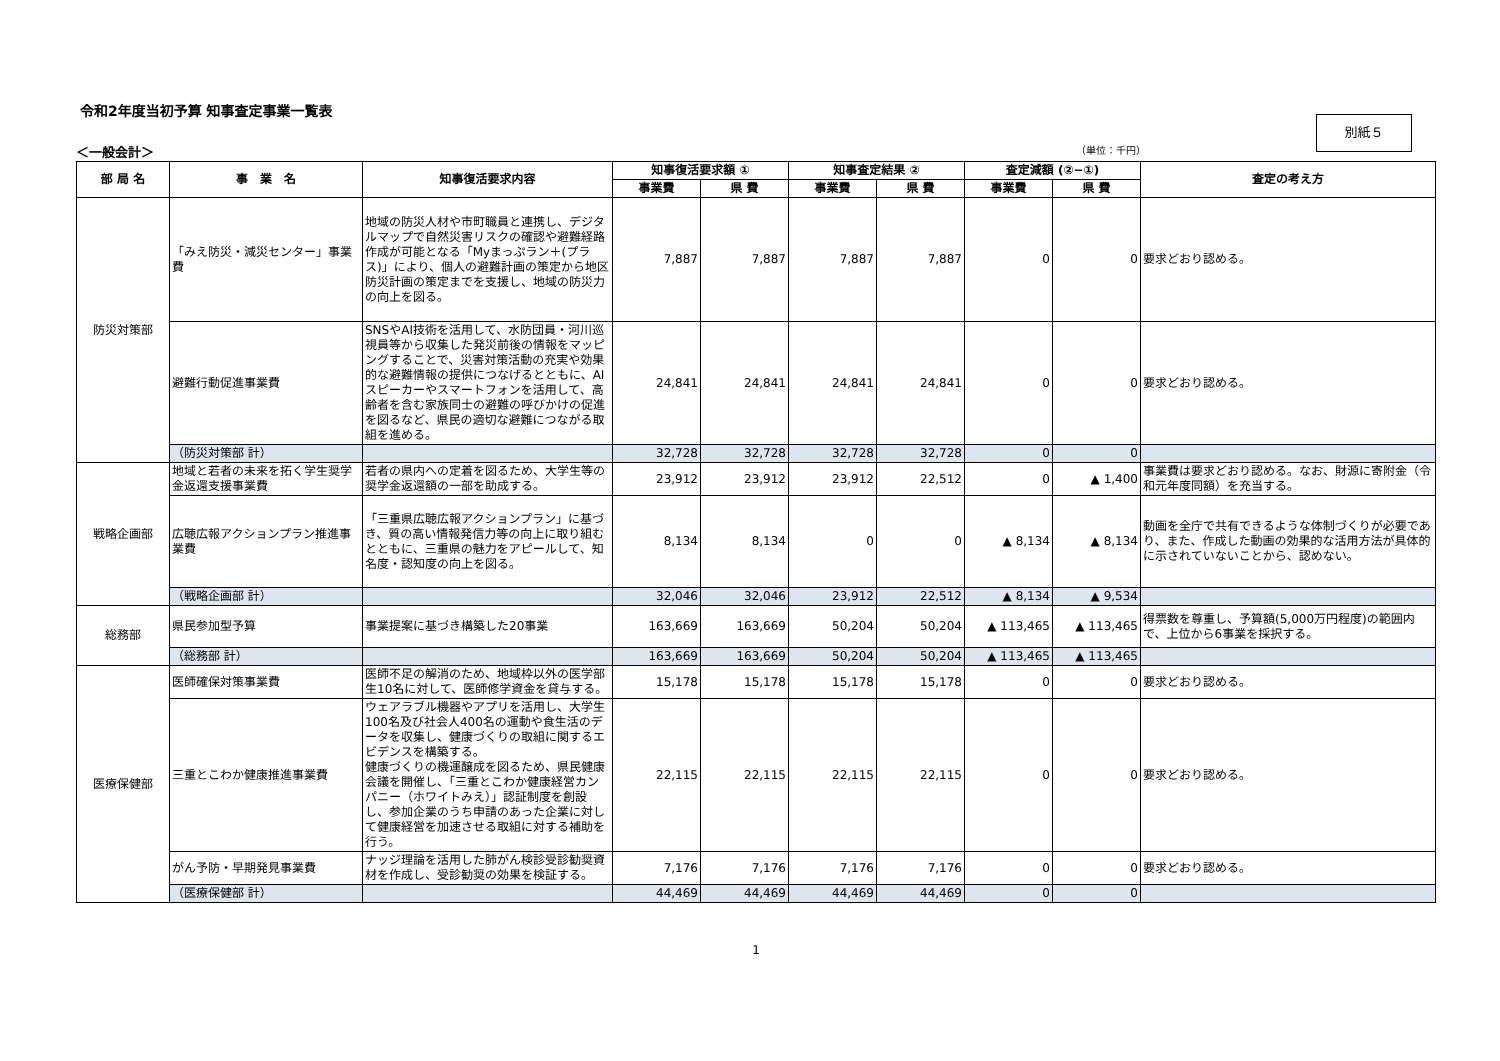令和2年度当初予算 知事査定事業一覧表
別紙５
＜一般会計＞ （単位：千円）
| 部 局 名 | 事 業 名 | 知事復活要求内容 | 知事復活要求額 ① | | 知事査定結果 ② | | 査定減額 (②−①) | | 査定の考え方 |
| --- | --- | --- | --- | --- | --- | --- | --- | --- | --- |
| | | | 事業費 | 県 費 | 事業費 | 県 費 | 事業費 | 県 費 | |
| 防災対策部 | 「みえ防災・減災センター」事業費 | 地域の防災人材や市町職員と連携し、デジタルマップで自然災害リスクの確認や避難経路作成が可能となる「Myまっぷラン＋(プラス)」により、個人の避難計画の策定から地区防災計画の策定までを支援し、地域の防災力の向上を図る。 | 7,887 | 7,887 | 7,887 | 7,887 | 0 | 0 | 要求どおり認める。 |
| | 避難行動促進事業費 | SNSやAI技術を活用して、水防団員・河川巡視員等から収集した発災前後の情報をマッピングすることで、災害対策活動の充実や効果的な避難情報の提供につなげるとともに、AIスピーカーやスマートフォンを活用して、高齢者を含む家族同士の避難の呼びかけの促進を図るなど、県民の適切な避難につながる取組を進める。 | 24,841 | 24,841 | 24,841 | 24,841 | 0 | 0 | 要求どおり認める。 |
| | （防災対策部 計） | | 32,728 | 32,728 | 32,728 | 32,728 | 0 | 0 | |
| 戦略企画部 | 地域と若者の未来を拓く学生奨学金返還支援事業費 | 若者の県内への定着を図るため、大学生等の奨学金返還額の一部を助成する。 | 23,912 | 23,912 | 23,912 | 22,512 | 0 | ▲ 1,400 | 事業費は要求どおり認める。なお、財源に寄附金（令和元年度同額）を充当する。 |
| | 広聴広報アクションプラン推進事業費 | 「三重県広聴広報アクションプラン」に基づき、質の高い情報発信力等の向上に取り組むとともに、三重県の魅力をアピールして、知名度・認知度の向上を図る。 | 8,134 | 8,134 | 0 | 0 | ▲ 8,134 | ▲ 8,134 | 動画を全庁で共有できるような体制づくりが必要であり、また、作成した動画の効果的な活用方法が具体的に示されていないことから、認めない。 |
| | （戦略企画部 計） | | 32,046 | 32,046 | 23,912 | 22,512 | ▲ 8,134 | ▲ 9,534 | |
| 総務部 | 県民参加型予算 | 事業提案に基づき構築した20事業 | 163,669 | 163,669 | 50,204 | 50,204 | ▲ 113,465 | ▲ 113,465 | 得票数を尊重し、予算額(5,000万円程度)の範囲内で、上位から6事業を採択する。 |
| | （総務部 計） | | 163,669 | 163,669 | 50,204 | 50,204 | ▲ 113,465 | ▲ 113,465 | |
| 医療保健部 | 医師確保対策事業費 | 医師不足の解消のため、地域枠以外の医学部生10名に対して、医師修学資金を貸与する。 | 15,178 | 15,178 | 15,178 | 15,178 | 0 | 0 | 要求どおり認める。 |
| | 三重とこわか健康推進事業費 | ウェアラブル機器やアプリを活用し、大学生100名及び社会人400名の運動や食生活のデータを収集し、健康づくりの取組に関するエビデンスを構築する。 健康づくりの機運醸成を図るため、県民健康会議を開催し、「三重とこわか健康経営カンパニー（ホワイトみえ）」認証制度を創設し、参加企業のうち申請のあった企業に対して健康経営を加速させる取組に対する補助を行う。 | 22,115 | 22,115 | 22,115 | 22,115 | 0 | 0 | 要求どおり認める。 |
| | がん予防・早期発見事業費 | ナッジ理論を活用した肺がん検診受診勧奨資材を作成し、受診勧奨の効果を検証する。 | 7,176 | 7,176 | 7,176 | 7,176 | 0 | 0 | 要求どおり認める。 |
| | （医療保健部 計） | | 44,469 | 44,469 | 44,469 | 44,469 | 0 | 0 | |
1